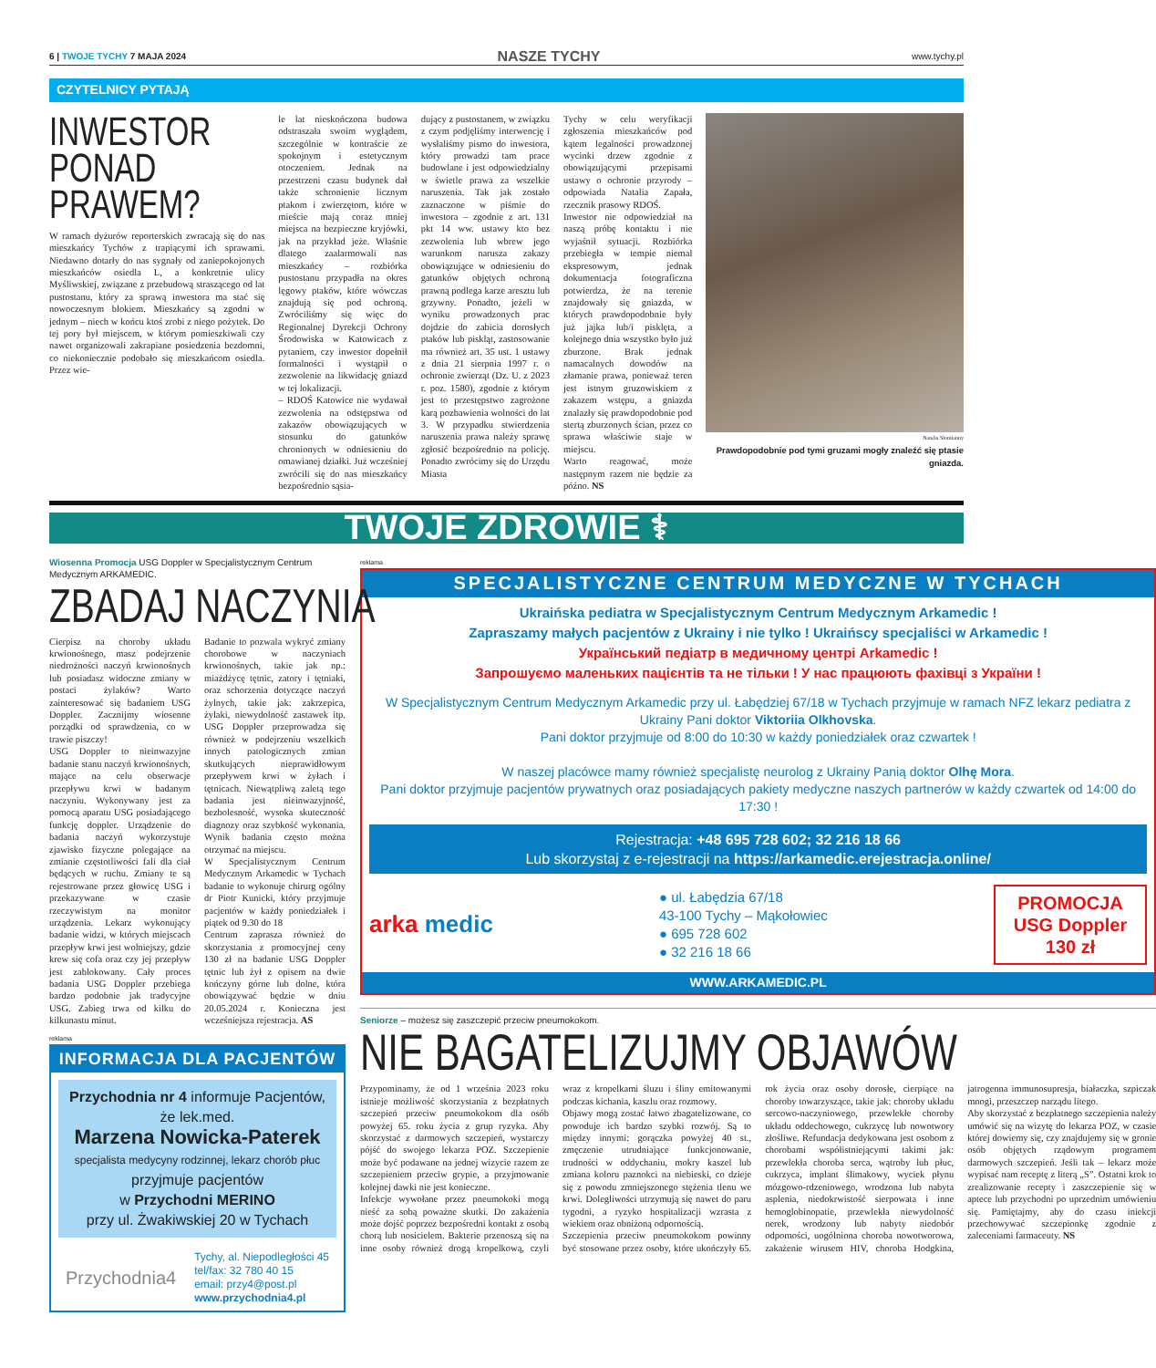6 | TWOJE TYCHY 7 MAJA 2024 NASZE TYCHY www.tychy.pl
CZYTELNICY PYTAJĄ
INWESTOR
PONAD
PRAWEM?
W ramach dyżurów reporterskich zwracają się do nas mieszkańcy Tychów z trapiącymi ich sprawami. Niedawno dotarły do nas sygnały od zaniepokojonych mieszkańców osiedla L, a konkretnie ulicy Myśliwskiej, związane z przebudową straszącego od lat pustostanu, który za sprawą inwestora ma stać się nowoczesnym blokiem. Mieszkańcy są zgodni w jednym – niech w końcu ktoś zrobi z niego pożytek. Do tej pory był miejscem, w którym pomieszkiwali czy nawet organizowali zakrapiane posiedzenia bezdomni, co niekoniecznie podobało się mieszkańcom osiedla. Przez wie-
le lat nieskończona budowa odstraszała swoim wyglądem, szczególnie w kontraście ze spokojnym i estetycznym otoczeniem. Jednak na przestrzeni czasu budynek dał także schronienie licznym ptakom i zwierzętom, które w mieście mają coraz mniej miejsca na bezpieczne kryjówki, jak na przykład jeże. Właśnie dlatego zaalarmowali nas mieszkańcy – rozbiórka pustostanu przypadła na okres lęgowy ptaków, które wówczas znajdują się pod ochroną. Zwróciliśmy się więc do Regionalnej Dyrekcji Ochrony Środowiska w Katowicach z pytaniem, czy inwestor dopełnił formalności i wystąpił o zezwolenie na likwidację gniazd w tej lokalizacji.
– RDOŚ Katowice nie wydawał zezwolenia na odstępstwa od zakazów obowiązujących w stosunku do gatunków chronionych w odniesieniu do omawianej działki. Już wcześniej zwrócili się do nas mieszkańcy bezpośrednio sąsia-
dujący z pustostanem, w związku z czym podjęliśmy interwencję i wysłaliśmy pismo do inwestora, który prowadzi tam prace budowlane i jest odpowiedzialny w świetle prawa za wszelkie naruszenia. Tak jak zostało zaznaczone w piśmie do inwestora – zgodnie z art. 131 pkt 14 ww. ustawy kto bez zezwolenia lub wbrew jego warunkom narusza zakazy obowiązujące w odniesieniu do gatunków objętych ochroną prawną podlega karze aresztu lub grzywny. Ponadto, jeżeli w wyniku prowadzonych prac dojdzie do zabicia dorosłych ptaków lub piskląt, zastosowanie ma również art. 35 ust. 1 ustawy z dnia 21 sierpnia 1997 r. o ochronie zwierząt (Dz. U. z 2023 r. poz. 1580), zgodnie z którym jest to przestępstwo zagrożone karą pozbawienia wolności do lat 3. W przypadku stwierdzenia naruszenia prawa należy sprawę zgłosić bezpośrednio na policję. Ponadto zwrócimy się do Urzędu Miasta
Tychy w celu weryfikacji zgłoszenia mieszkańców pod kątem legalności prowadzonej wycinki drzew zgodnie z obowiązującymi przepisami ustawy o ochronie przyrody – odpowiada Natalia Zapała, rzecznik prasowy RDOŚ.
Inwestor nie odpowiedział na naszą próbę kontaktu i nie wyjaśnił sytuacji. Rozbiórka przebiegła w tempie niemal ekspresowym, jednak dokumentacja fotograficzna potwierdza, że na terenie znajdowały się gniazda, w których prawdopodobnie były już jajka lub/i pisklęta, a kolejnego dnia wszystko było już zburzone. Brak jednak namacalnych dowodów na złamanie prawa, ponieważ teren jest istnym gruzowiskiem z zakazem wstępu, a gniazda znalazły się prawdopodobnie pod stertą zburzonych ścian, przez co sprawa właściwie staje w miejscu.
Warto reagować, może następnym razem nie będzie za późno. NS
Natalia Słomianny
Prawdopodobnie pod tymi gruzami mogły znaleźć się ptasie gniazda.
TWOJE ZDROWIE ⚕
Wiosenna Promocja USG Doppler w Specjalistycznym Centrum Medycznym ARKAMEDIC.
ZBADAJ NACZYNIA
Cierpisz na choroby układu krwionośnego, masz podejrzenie niedrożności naczyń krwionośnych lub posiadasz widoczne zmiany w postaci żylaków? Warto zainteresować się badaniem USG Doppler. Zacznijmy wiosenne porządki od sprawdzenia, co w trawie piszczy!
USG Doppler to nieinwazyjne badanie stanu naczyń krwionośnych, mające na celu obserwacje przepływu krwi w badanym naczyniu. Wykonywany jest za pomocą aparatu USG posiadającego funkcję doppler. Urządzenie do badania naczyń wykorzystuje zjawisko fizyczne polegające na zmianie częstotliwości fali dla ciał będących w ruchu. Zmiany te są rejestrowane przez głowicę USG i przekazywane w czasie rzeczywistym na monitor urządzenia. Lekarz wykonujący badanie widzi, w których miejscach przepływ krwi jest wolniejszy, gdzie krew się cofa oraz czy jej przepływ jest zablokowany. Cały proces badania USG Doppler przebiega bardzo podobnie jak tradycyjne USG. Zabieg trwa od kilku do kilkunastu minut.
Badanie to pozwala wykryć zmiany chorobowe w naczyniach krwionośnych, takie jak np.: miażdżycę tętnic, zatory i tętniaki, oraz schorzenia dotyczące naczyń żylnych, takie jak: zakrzepica, żylaki, niewydolność zastawek itp. USG Doppler przeprowadza się również w podejrzeniu wszelkich innych patologicznych zmian skutkujących nieprawidłowym przepływem krwi w żyłach i tętnicach. Niewątpliwą zaletą tego badania jest nieinwazyjność, bezbolesność, wysoka skuteczność diagnozy oraz szybkość wykonania. Wynik badania często można otrzymać na miejscu.
W Specjalistycznym Centrum Medycznym Arkamedic w Tychach badanie to wykonuje chirurg ogólny dr Piotr Kunicki, który przyjmuje pacjentów w każdy poniedziałek i piątek od 9.30 do 18
Centrum zaprasza również do skorzystania z promocyjnej ceny 130 zł na badanie USG Doppler tętnic lub żył z opisem na dwie kończyny górne lub dolne, która obowiązywać będzie w dniu 20.05.2024 r. Konieczna jest wcześniejsza rejestracja. AS
reklama
INFORMACJA DLA PACJENTÓW
Przychodnia nr 4 informuje Pacjentów, że lek.med.
Marzena Nowicka-Paterek
specjalista medycyny rodzinnej, lekarz chorób płuc
przyjmuje pacjentów
w Przychodni MERINO
przy ul. Żwakiwskiej 20 w Tychach
Przychodnia4 Tychy, al. Niepodległości 45
tel/fax: 32 780 40 15
email: przy4@post.pl
www.przychodnia4.pl
reklama
SPECJALISTYCZNE CENTRUM MEDYCZNE W TYCHACH
Ukraińska pediatra w Specjalistycznym Centrum Medycznym Arkamedic !
Zapraszamy małych pacjentów z Ukrainy i nie tylko ! Ukraińscy specjaliści w Arkamedic !
Український педіатр в медичному центрі Arkamedic !
Запрошуємо маленьких пацієнтів та не тільки ! У нас працюють фахівці з України !
W Specjalistycznym Centrum Medycznym Arkamedic przy ul. Łabędziej 67/18 w Tychach przyjmuje w ramach NFZ lekarz pediatra z Ukrainy Pani doktor Viktoriia Olkhovska.
Pani doktor przyjmuje od 8:00 do 10:30 w każdy poniedziałek oraz czwartek !
W naszej placówce mamy również specjalistę neurolog z Ukrainy Panią doktor Olhę Mora.
Pani doktor przyjmuje pacjentów prywatnych oraz posiadających pakiety medyczne naszych partnerów w każdy czwartek od 14:00 do 17:30 !
Rejestracja: +48 695 728 602; 32 216 18 66
Lub skorzystaj z e-rejestracji na https://arkamedic.erejestracja.online/
arka medic ● ul. Łabędzia 67/18
43-100 Tychy – Mąkołowiec
● 695 728 602
● 32 216 18 66 PROMOCJA
USG Doppler
130 zł
WWW.ARKAMEDIC.PL
Seniorze – możesz się zaszczepić przeciw pneumokokom.
NIE BAGATELIZUJMY OBJAWÓW
Przypominamy, że od 1 września 2023 roku istnieje możliwość skorzystania z bezpłatnych szczepień przeciw pneumokokom dla osób powyżej 65. roku życia z grup ryzyka. Aby skorzystać z darmowych szczepień, wystarczy pójść do swojego lekarza POZ. Szczepienie może być podawane na jednej wizycie razem ze szczepieniem przeciw grypie, a przyjmowanie kolejnej dawki nie jest konieczne.
Infekcje wywołane przez pneumokoki mogą nieść za sobą poważne skutki. Do zakażenia może dojść poprzez bezpośredni kontakt z osobą chorą lub nosicielem. Bakterie przenoszą się na inne osoby również drogą kropelkową, czyli wraz z kropelkami śluzu i śliny emitowanymi podczas kichania, kaszlu oraz rozmowy.
Objawy mogą zostać łatwo zbagatelizowane, co powoduje ich bardzo szybki rozwój. Są to między innymi: gorączka powyżej 40 st., zmęczenie utrudniające funkcjonowanie, trudności w oddychaniu, mokry kaszel lub zmiana koloru paznokci na niebieski, co dzieje się z powodu zmniejszonego stężenia tlenu we krwi. Dolegliwości utrzymują się nawet do paru tygodni, a ryzyko hospitalizacji wzrasta z wiekiem oraz obniżoną odpornością.
Szczepienia przeciw pneumokokom powinny być stosowane przez osoby, które ukończyły 65. rok życia oraz osoby dorosłe, cierpiące na choroby towarzyszące, takie jak: choroby układu sercowo-naczyniowego, przewlekłe choroby układu oddechowego, cukrzycę lub nowotwory złośliwe. Refundacja dedykowana jest osobom z chorobami współistniejącymi takimi jak: przewlekła choroba serca, wątroby lub płuc, cukrzyca, implant ślimakowy, wyciek płynu mózgowo-rdzeniowego, wrodzona lub nabyta asplenia, niedokrwistość sierpowata i inne hemoglobinopatie, przewlekła niewydolność nerek, wrodzony lub nabyty niedobór odporności, uogólniona choroba nowotworowa, zakażenie wirusem HIV, choroba Hodgkina, jatrogenna immunosupresja, białaczka, szpiczak mnogi, przeszczep narządu litego.
Aby skorzystać z bezpłatnego szczepienia należy umówić się na wizytę do lekarza POZ, w czasie której dowiemy się, czy znajdujemy się w gronie osób objętych rządowym programem darmowych szczepień. Jeśli tak – lekarz może wypisać nam receptę z literą „S”. Ostatni krok to zrealizowanie recepty i zaszczepienie się w aptece lub przychodni po uprzednim umówieniu się. Pamiętajmy, aby do czasu iniekcji przechowywać szczepionkę zgodnie z zaleceniami farmaceuty. NS